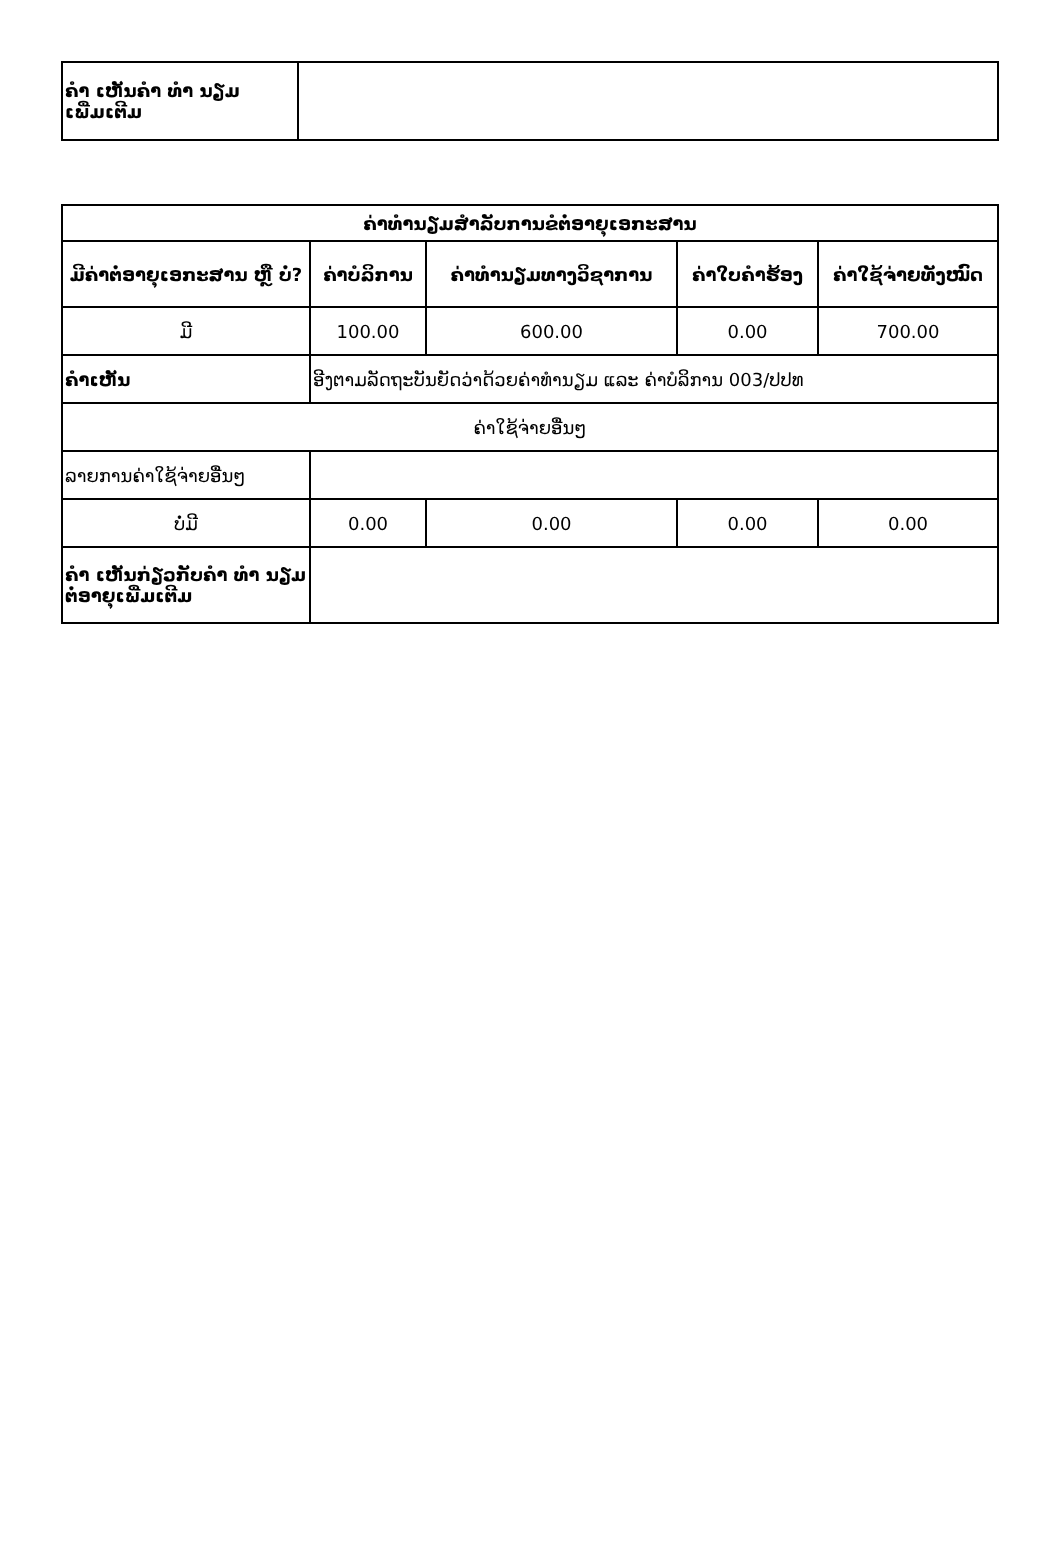| ຄຳ ເຫັນຄຳ ທຳ ນຽມເພີ່ມເຕີມ | |
| ຄ່າທຳນຽມສຳລັບການຂໍຕໍ່ອາຍຸເອກະສານ | | | | |
| --- | --- | --- | --- | --- |
| ມີຄ່າຕໍ່ອາຍຸເອກະສານ ຫຼື ບໍ່? | ຄ່າບໍລິການ | ຄ່າທຳນຽມທາງວິຊາການ | ຄ່າໃບຄຳຮ້ອງ | ຄ່າໃຊ້ຈ່າຍທັງໝົດ |
| ມີ | 100.00 | 600.00 | 0.00 | 700.00 |
| ຄຳເຫັນ | ອີງຕາມລັດຖະບັນຍັດວ່າດ້ວຍຄ່າທຳນຽມ ແລະ ຄ່າບໍລິການ 003/ປປທ | | | |
| ຄ່າໃຊ້ຈ່າຍອື່ນໆ | | | | |
| ລາຍການຄ່າໃຊ້ຈ່າຍອື່ນໆ | | | | |
| ບໍ່ມີ | 0.00 | 0.00 | 0.00 | 0.00 |
| ຄຳ ເຫັນກ່ຽວກັບຄຳ ທຳ ນຽມຕໍ່ອາຍຸເພີ່ມເຕີມ | | | | |